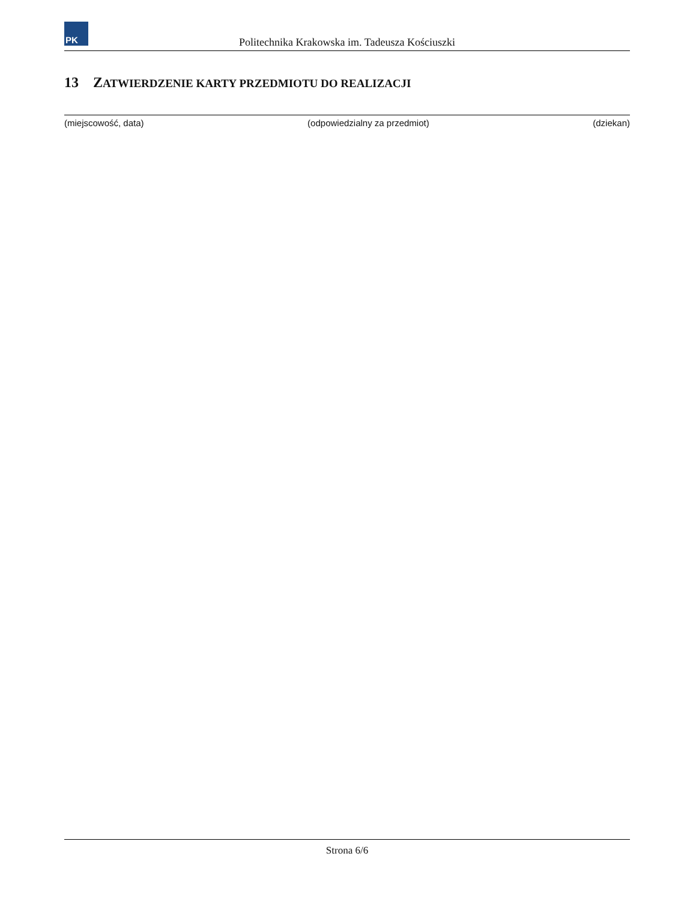PK
Politechnika Krakowska im. Tadeusza Kościuszki
13 ZATWIERDZENIE KARTY PRZEDMIOTU DO REALIZACJI
(miejscowość, data) (odpowiedzialny za przedmiot) (dziekan)
Strona 6/6